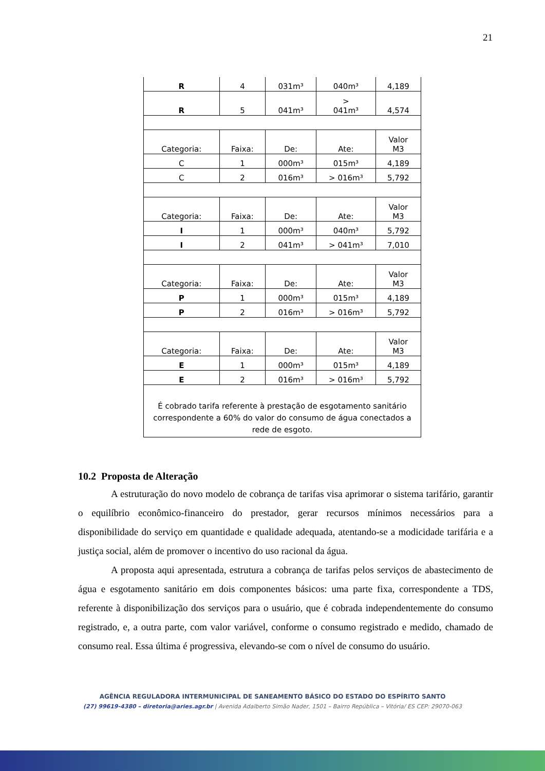21
| R | 4 | 031m³ | 040m³ | 4,189 |
| R | 5 | 041m³ | > 041m³ | 4,574 |
| Categoria: | Faixa: | De: | Ate: | Valor M3 |
| C | 1 | 000m³ | 015m³ | 4,189 |
| C | 2 | 016m³ | > 016m³ | 5,792 |
| Categoria: | Faixa: | De: | Ate: | Valor M3 |
| I | 1 | 000m³ | 040m³ | 5,792 |
| I | 2 | 041m³ | > 041m³ | 7,010 |
| Categoria: | Faixa: | De: | Ate: | Valor M3 |
| P | 1 | 000m³ | 015m³ | 4,189 |
| P | 2 | 016m³ | > 016m³ | 5,792 |
| Categoria: | Faixa: | De: | Ate: | Valor M3 |
| E | 1 | 000m³ | 015m³ | 4,189 |
| E | 2 | 016m³ | > 016m³ | 5,792 |
| É cobrado tarifa referente à prestação de esgotamento sanitário correspondente a 60% do valor do consumo de água conectados a rede de esgoto. | | | | |
10.2 Proposta de Alteração
A estruturação do novo modelo de cobrança de tarifas visa aprimorar o sistema tarifário, garantir o equilíbrio econômico-financeiro do prestador, gerar recursos mínimos necessários para a disponibilidade do serviço em quantidade e qualidade adequada, atentando-se a modicidade tarifária e a justiça social, além de promover o incentivo do uso racional da água.
A proposta aqui apresentada, estrutura a cobrança de tarifas pelos serviços de abastecimento de água e esgotamento sanitário em dois componentes básicos: uma parte fixa, correspondente a TDS, referente à disponibilização dos serviços para o usuário, que é cobrada independentemente do consumo registrado, e, a outra parte, com valor variável, conforme o consumo registrado e medido, chamado de consumo real. Essa última é progressiva, elevando-se com o nível de consumo do usuário.
AGÊNCIA REGULADORA INTERMUNICIPAL DE SANEAMENTO BÁSICO DO ESTADO DO ESPÍRITO SANTO
(27) 99619-4380 – diretoria@aries.agr.br | Avenida Adalberto Simão Nader, 1501 – Bairro República – Vitória/ ES CEP: 29070-063